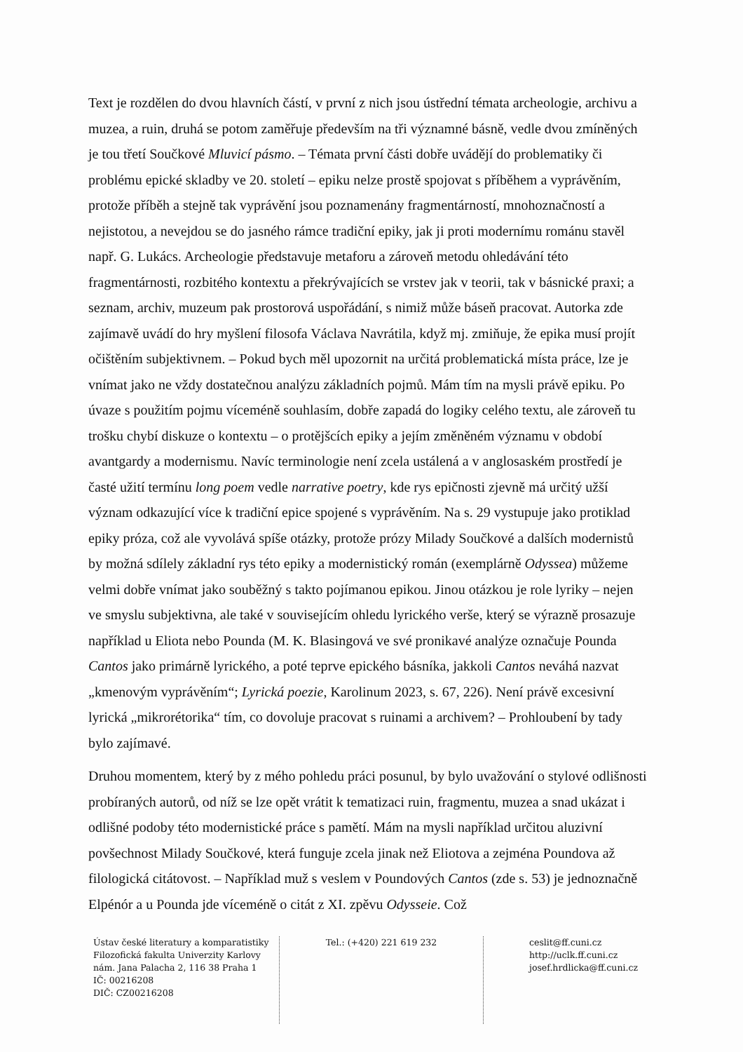Text je rozdělen do dvou hlavních částí, v první z nich jsou ústřední témata archeologie, archivu a muzea, a ruin, druhá se potom zaměřuje především na tři významné básně, vedle dvou zmíněných je tou třetí Součkové Mluvicí pásmo. – Témata první části dobře uvádějí do problematiky či problému epické skladby ve 20. století – epiku nelze prostě spojovat s příběhem a vyprávěním, protože příběh a stejně tak vyprávění jsou poznamenány fragmentárností, mnohoznačností a nejistotou, a nevejdou se do jasného rámce tradiční epiky, jak ji proti modernímu románu stavěl např. G. Lukács. Archeologie představuje metaforu a zároveň metodu ohledávání této fragmentárnosti, rozbitého kontextu a překrývajících se vrstev jak v teorii, tak v básnické praxi; a seznam, archiv, muzeum pak prostorová uspořádání, s nimiž může báseň pracovat. Autorka zde zajímavě uvádí do hry myšlení filosofa Václava Navrátila, když mj. zmiňuje, že epika musí projít očištěním subjektivnem. – Pokud bych měl upozornit na určitá problematická místa práce, lze je vnímat jako ne vždy dostatečnou analýzu základních pojmů. Mám tím na mysli právě epiku. Po úvaze s použitím pojmu víceméně souhlasím, dobře zapadá do logiky celého textu, ale zároveň tu trošku chybí diskuze o kontextu – o protějšcích epiky a jejím změněném významu v období avantgardy a modernismu. Navíc terminologie není zcela ustálená a v anglosaském prostředí je časté užití termínu long poem vedle narrative poetry, kde rys epičnosti zjevně má určitý užší význam odkazující více k tradiční epice spojené s vyprávěním. Na s. 29 vystupuje jako protiklad epiky próza, což ale vyvolává spíše otázky, protože prózy Milady Součkové a dalších modernistů by možná sdílely základní rys této epiky a modernistický román (exemplárně Odyssea) můžeme velmi dobře vnímat jako souběžný s takto pojímanou epikou. Jinou otázkou je role lyriky – nejen ve smyslu subjektivna, ale také v souvisejícím ohledu lyrického verše, který se výrazně prosazuje například u Eliota nebo Pounda (M. K. Blasingová ve své pronikavé analýze označuje Pounda Cantos jako primárně lyrického, a poté teprve epického básníka, jakkoli Cantos neváhá nazvat „kmenovým vyprávěním“; Lyrická poezie, Karolinum 2023, s. 67, 226). Není právě excesivní lyrická „mikrorétorika“ tím, co dovoluje pracovat s ruinami a archivem? – Prohloubení by tady bylo zajímavé.
Druhou momentem, který by z mého pohledu práci posunul, by bylo uvažování o stylové odlišnosti probíraných autorů, od níž se lze opět vrátit k tematizaci ruin, fragmentu, muzea a snad ukázat i odlišné podoby této modernistické práce s pamětí. Mám na mysli například určitou aluzivní povšechnost Milady Součkové, která funguje zcela jinak než Eliotova a zejména Poundova až filologická citátovost. – Například muž s veslem v Poundových Cantos (zde s. 53) je jednoznačně Elpénór a u Pounda jde víceméně o citát z XI. zpěvu Odysseie. Což
Ústav české literatury a komparatistiky
Filozofická fakulta Univerzity Karlovy
nám. Jana Palacha 2, 116 38 Praha 1
IČ: 00216208
DIČ: CZ00216208
Tel.: (+420) 221 619 232
ceslit@ff.cuni.cz
http://uclk.ff.cuni.cz
josef.hrdlicka@ff.cuni.cz